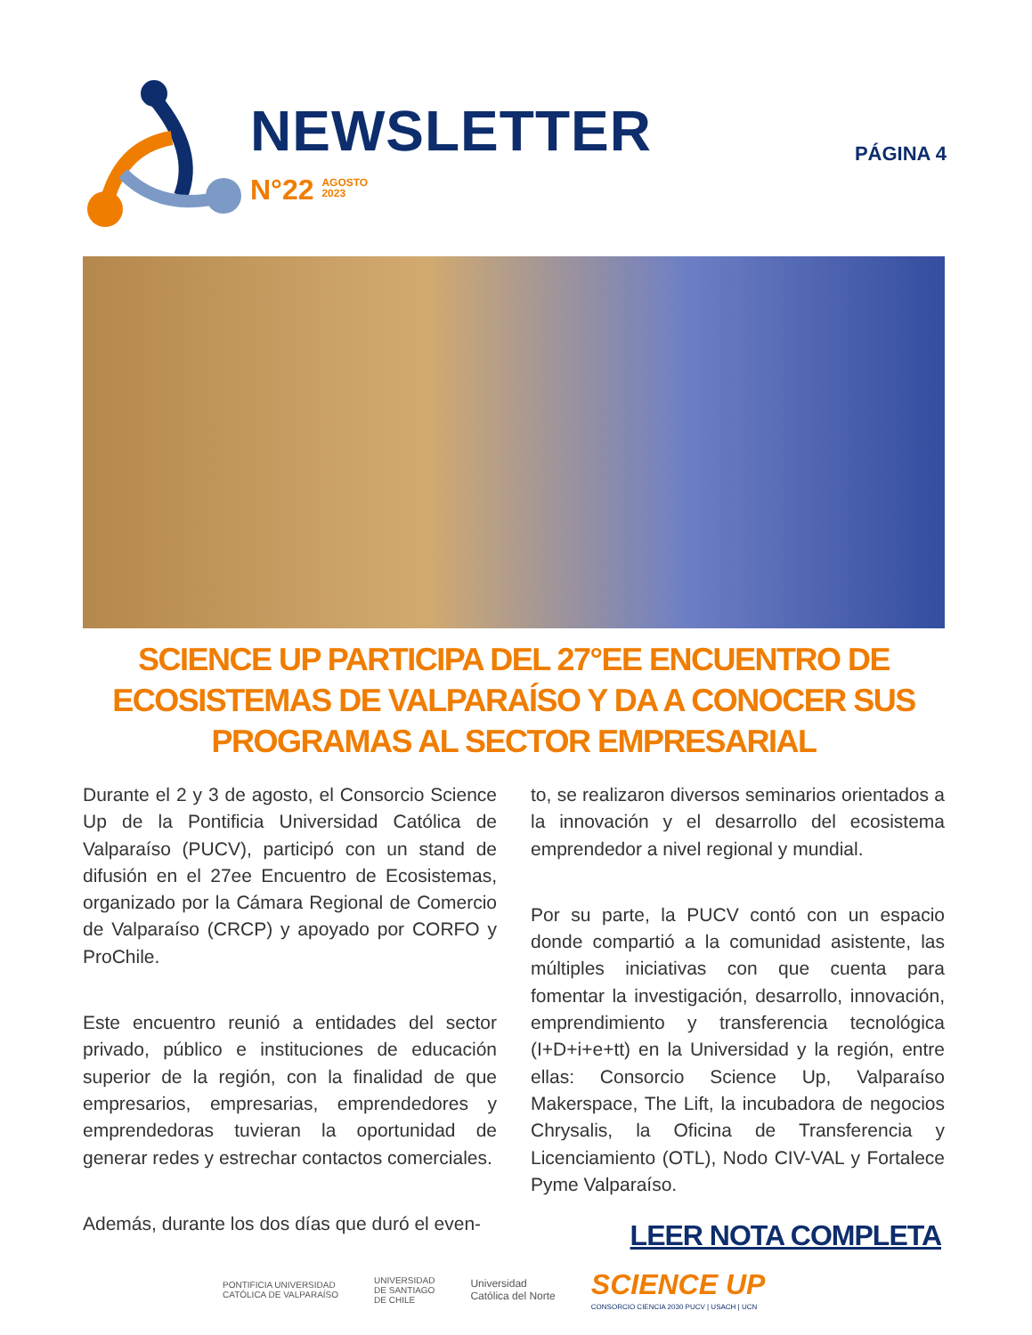NEWSLETTER
N°22 AGOSTO
2023
PÁGINA 4
SCIENCE UP PARTICIPA DEL 27°EE ENCUENTRO DE ECOSISTEMAS DE VALPARAÍSO Y DA A CONOCER SUS PROGRAMAS AL SECTOR EMPRESARIAL
Durante el 2 y 3 de agosto, el Consorcio Science Up de la Pontificia Universidad Católica de Valparaíso (PUCV), participó con un stand de difusión en el 27ee Encuentro de Ecosistemas, organizado por la Cámara Regional de Comercio de Valparaíso (CRCP) y apoyado por CORFO y ProChile.
Este encuentro reunió a entidades del sector privado, público e instituciones de educación superior de la región, con la finalidad de que empresarios, empresarias, emprendedores y emprendedoras tuvieran la oportunidad de generar redes y estrechar contactos comerciales.
Además, durante los dos días que duró el even-
to, se realizaron diversos seminarios orientados a la innovación y el desarrollo del ecosistema emprendedor a nivel regional y mundial.
Por su parte, la PUCV contó con un espacio donde compartió a la comunidad asistente, las múltiples iniciativas con que cuenta para fomentar la investigación, desarrollo, innovación, emprendimiento y transferencia tecnológica (I+D+i+e+tt) en la Universidad y la región, entre ellas: Consorcio Science Up, Valparaíso Makerspace, The Lift, la incubadora de negocios Chrysalis, la Oficina de Transferencia y Licenciamiento (OTL), Nodo CIV-VAL y Fortalece Pyme Valparaíso.
LEER NOTA COMPLETA
PONTIFICIA UNIVERSIDAD
CATÓLICA DE VALPARAÍSO UNIVERSIDAD
DE SANTIAGO
DE CHILE Universidad
Católica del Norte SCIENCE UP
CONSORCIO CIENCIA 2030 PUCV | USACH | UCN